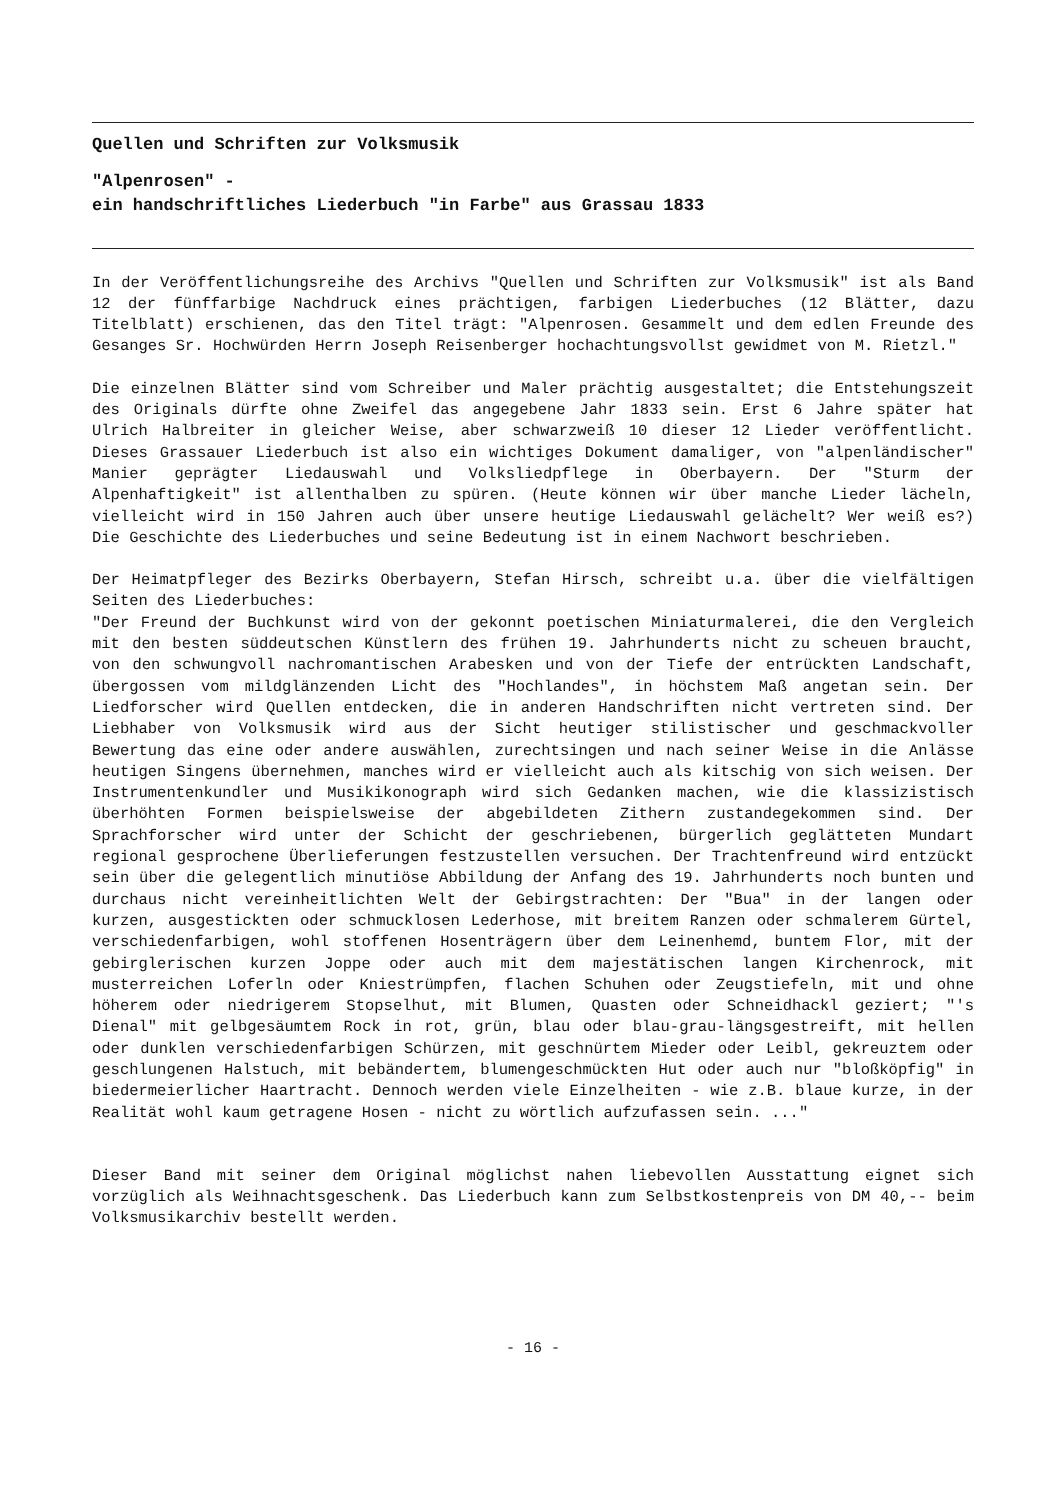Quellen und Schriften zur Volksmusik
"Alpenrosen" -
ein handschriftliches Liederbuch "in Farbe" aus Grassau 1833
In der Veröffentlichungsreihe des Archivs "Quellen und Schriften zur Volksmusik" ist als Band 12 der fünffarbige Nachdruck eines prächtigen, farbigen Liederbuches (12 Blätter, dazu Titelblatt) erschienen, das den Titel trägt: "Alpenrosen. Gesammelt und dem edlen Freunde des Gesanges Sr. Hochwürden Herrn Joseph Reisenberger hochachtungsvollst gewidmet von M. Rietzl."
Die einzelnen Blätter sind vom Schreiber und Maler prächtig ausgestaltet; die Entstehungszeit des Originals dürfte ohne Zweifel das angegebene Jahr 1833 sein. Erst 6 Jahre später hat Ulrich Halbreiter in gleicher Weise, aber schwarzweiß 10 dieser 12 Lieder veröffentlicht. Dieses Grassauer Liederbuch ist also ein wichtiges Dokument damaliger, von "alpenländischer" Manier geprägter Liedauswahl und Volksliedpflege in Oberbayern. Der "Sturm der Alpenhaftigkeit" ist allenthalben zu spüren. (Heute können wir über manche Lieder lächeln, vielleicht wird in 150 Jahren auch über unsere heutige Liedauswahl gelächelt? Wer weiß es?) Die Geschichte des Liederbuches und seine Bedeutung ist in einem Nachwort beschrieben.
Der Heimatpfleger des Bezirks Oberbayern, Stefan Hirsch, schreibt u.a. über die vielfältigen Seiten des Liederbuches:
"Der Freund der Buchkunst wird von der gekonnt poetischen Miniaturmalerei, die den Vergleich mit den besten süddeutschen Künstlern des frühen 19. Jahrhunderts nicht zu scheuen braucht, von den schwungvoll nachromantischen Arabesken und von der Tiefe der entrückten Landschaft, übergossen vom mildglänzenden Licht des "Hochlandes", in höchstem Maß angetan sein. Der Liedforscher wird Quellen entdecken, die in anderen Handschriften nicht vertreten sind. Der Liebhaber von Volksmusik wird aus der Sicht heutiger stilistischer und geschmackvoller Bewertung das eine oder andere auswählen, zurechtsingen und nach seiner Weise in die Anlässe heutigen Singens übernehmen, manches wird er vielleicht auch als kitschig von sich weisen. Der Instrumentenkundler und Musikikonograph wird sich Gedanken machen, wie die klassizistisch überhöhten Formen beispielsweise der abgebildeten Zithern zustandegekommen sind. Der Sprachforscher wird unter der Schicht der geschriebenen, bürgerlich geglätteten Mundart regional gesprochene Überlieferungen festzustellen versuchen. Der Trachtenfreund wird entzückt sein über die gelegentlich minutiöse Abbildung der Anfang des 19. Jahrhunderts noch bunten und durchaus nicht vereinheitlichten Welt der Gebirgstrachten: Der "Bua" in der langen oder kurzen, ausgestickten oder schmucklosen Lederhose, mit breitem Ranzen oder schmalerem Gürtel, verschiedenfarbigen, wohl stoffenen Hosenträgern über dem Leinenhemd, buntem Flor, mit der gebirglerischen kurzen Joppe oder auch mit dem majestätischen langen Kirchenrock, mit musterreichen Loferln oder Kniestrümpfen, flachen Schuhen oder Zeugstiefeln, mit und ohne höherem oder niedrigerem Stopselhut, mit Blumen, Quasten oder Schneidhackl geziert; "'s Dienal" mit gelbgesäumtem Rock in rot, grün, blau oder blau-grau-längsgestreift, mit hellen oder dunklen verschiedenfarbigen Schürzen, mit geschnürtem Mieder oder Leibl, gekreuztem oder geschlungenen Halstuch, mit bebändertem, blumengeschmückten Hut oder auch nur "bloßköpfig" in biedermeierlicher Haartracht. Dennoch werden viele Einzelheiten - wie z.B. blaue kurze, in der Realität wohl kaum getragene Hosen - nicht zu wörtlich aufzufassen sein. ..."
Dieser Band mit seiner dem Original möglichst nahen liebevollen Ausstattung eignet sich vorzüglich als Weihnachtsgeschenk. Das Liederbuch kann zum Selbstkostenpreis von DM 40,-- beim Volksmusikarchiv bestellt werden.
- 16 -